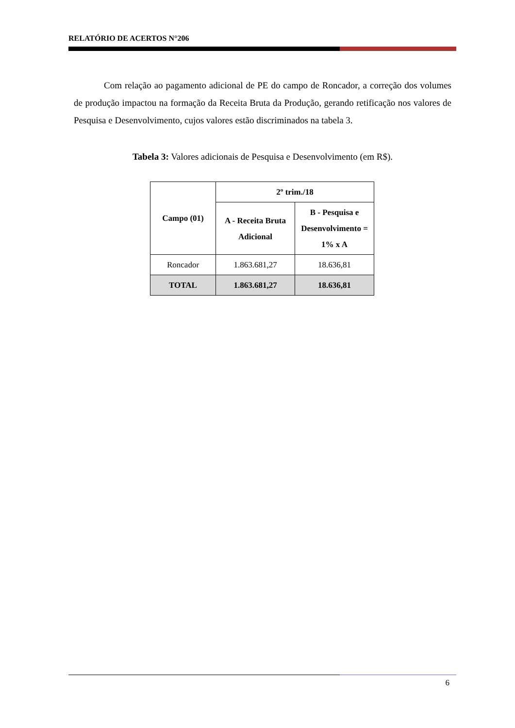RELATÓRIO DE ACERTOS N°206
Com relação ao pagamento adicional de PE do campo de Roncador, a correção dos volumes de produção impactou na formação da Receita Bruta da Produção, gerando retificação nos valores de Pesquisa e Desenvolvimento, cujos valores estão discriminados na tabela 3.
Tabela 3: Valores adicionais de Pesquisa e Desenvolvimento (em R$).
| Campo (01) | 2º trim./18 | |
| --- | --- | --- |
| | A - Receita Bruta Adicional | B - Pesquisa e Desenvolvimento = 1% x A |
| Roncador | 1.863.681,27 | 18.636,81 |
| TOTAL | 1.863.681,27 | 18.636,81 |
6